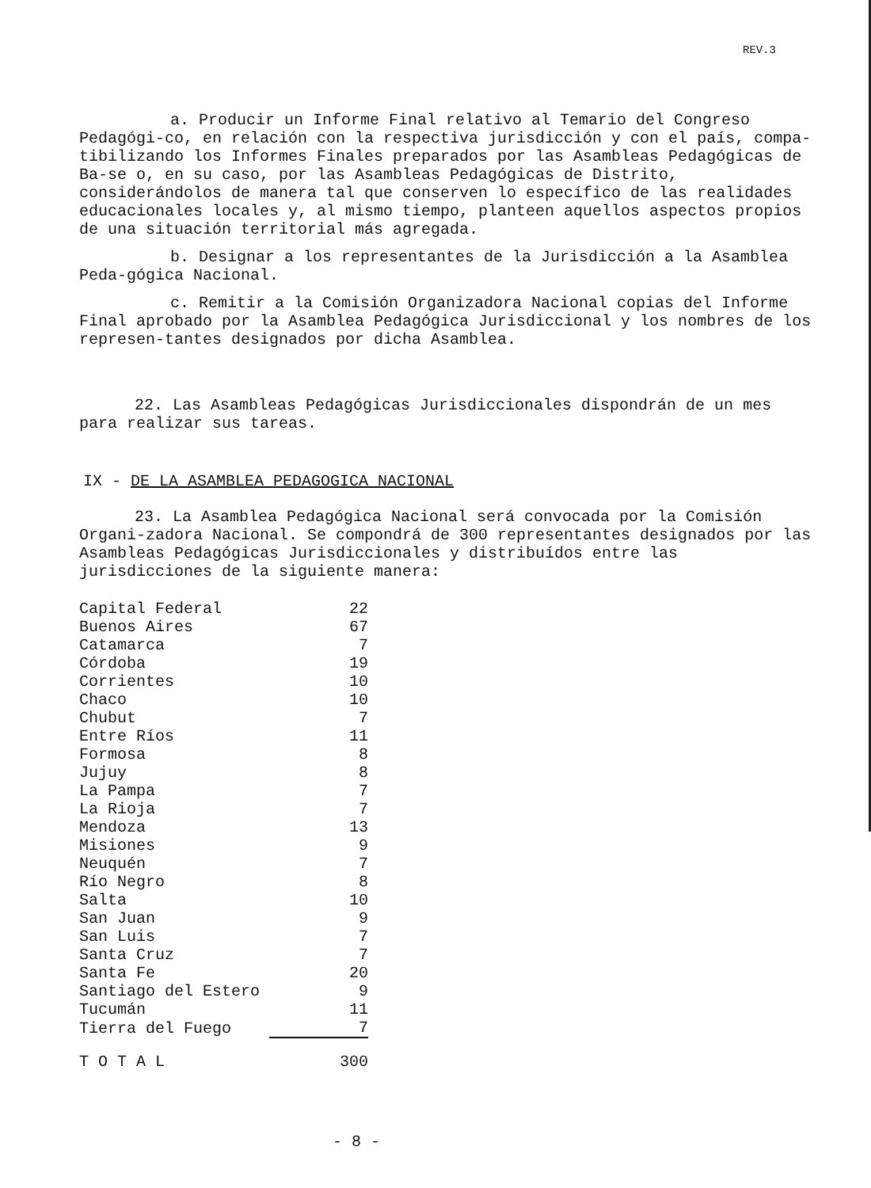REV.3
a. Producir un Informe Final relativo al Temario del Congreso Pedagógi-co, en relación con la respectiva jurisdicción y con el país, compa-tibilizando los Informes Finales preparados por las Asambleas Pedagógicas de Ba-se o, en su caso, por las Asambleas Pedagógicas de Distrito, considerándolos de manera tal que conserven lo específico de las realidades educacionales locales y, al mismo tiempo, planteen aquellos aspectos propios de una situación territorial más agregada.
b. Designar a los representantes de la Jurisdicción a la Asamblea Peda-gógica Nacional.
c. Remitir a la Comisión Organizadora Nacional copias del Informe Final aprobado por la Asamblea Pedagógica Jurisdiccional y los nombres de los represen-tantes designados por dicha Asamblea.
22. Las Asambleas Pedagógicas Jurisdiccionales dispondrán de un mes para realizar sus tareas.
IX - DE LA ASAMBLEA PEDAGOGICA NACIONAL
23. La Asamblea Pedagógica Nacional será convocada por la Comisión Organi-zadora Nacional. Se compondrá de 300 representantes designados por las Asambleas Pedagógicas Jurisdiccionales y distribuídos entre las jurisdicciones de la siguiente manera:
| Capital Federal | 22 |
| Buenos Aires | 67 |
| Catamarca | 7 |
| Córdoba | 19 |
| Corrientes | 10 |
| Chaco | 10 |
| Chubut | 7 |
| Entre Ríos | 11 |
| Formosa | 8 |
| Jujuy | 8 |
| La Pampa | 7 |
| La Rioja | 7 |
| Mendoza | 13 |
| Misiones | 9 |
| Neuquén | 7 |
| Río Negro | 8 |
| Salta | 10 |
| San Juan | 9 |
| San Luis | 7 |
| Santa Cruz | 7 |
| Santa Fe | 20 |
| Santiago del Estero | 9 |
| Tucumán | 11 |
| Tierra del Fuego | 7 |
| T O T A L | 300 |
- 8 -